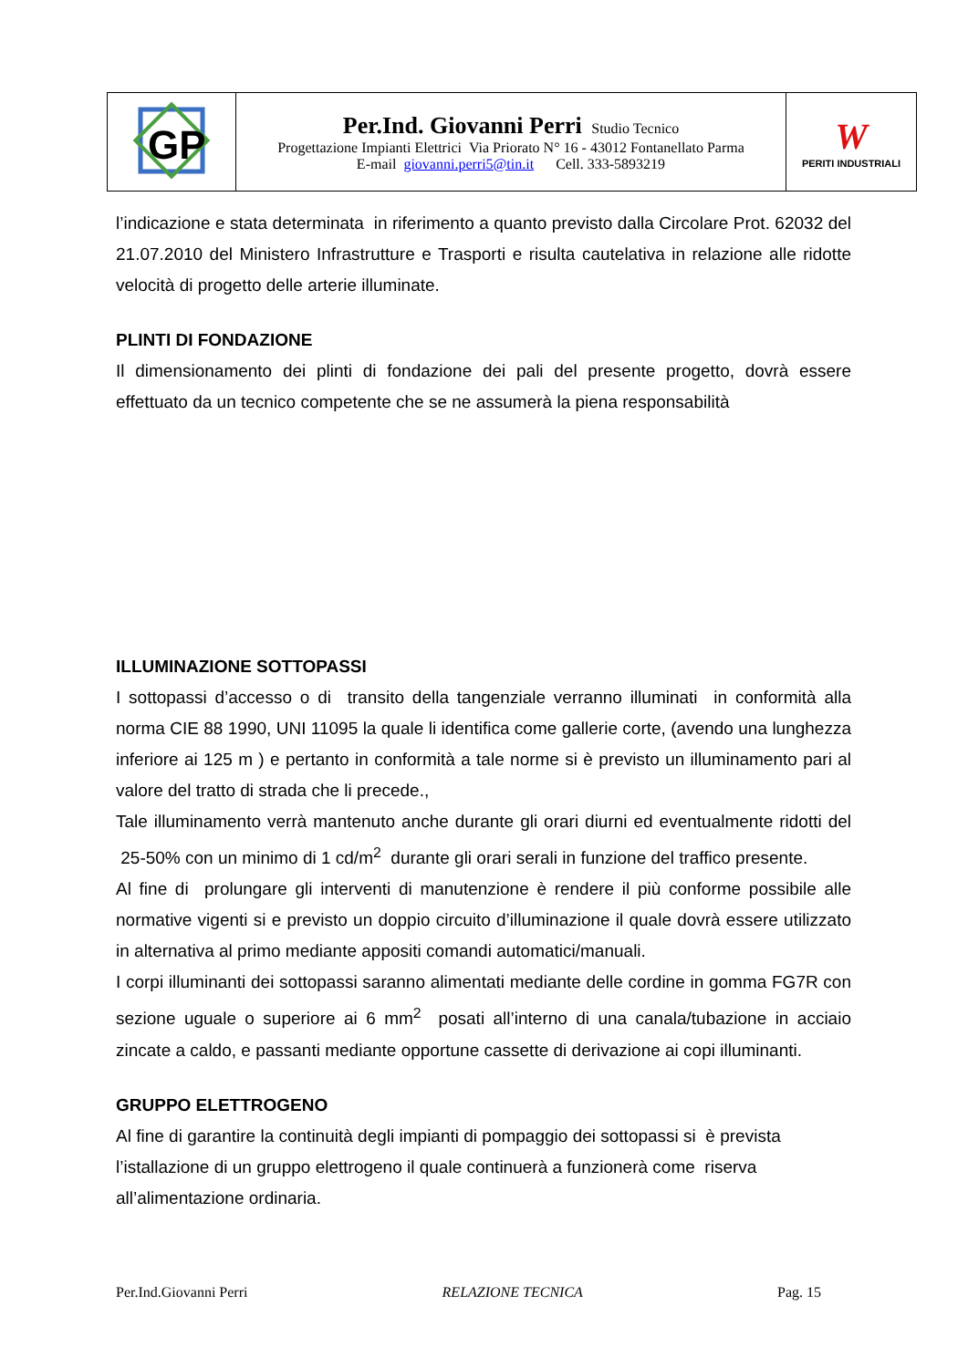| GP | Per.Ind. Giovanni Perri Studio Tecnico Progettazione Impianti Elettrici Via Priorato N° 16 - 43012 Fontanellato Parma E-mail giovanni.perri5@tin.it Cell. 333-5893219 | W PERITI INDUSTRIALI |
l’indicazione e stata determinata in riferimento a quanto previsto dalla Circolare Prot. 62032 del 21.07.2010 del Ministero Infrastrutture e Trasporti e risulta cautelativa in relazione alle ridotte velocità di progetto delle arterie illuminate.
PLINTI DI FONDAZIONE
Il dimensionamento dei plinti di fondazione dei pali del presente progetto, dovrà essere effettuato da un tecnico competente che se ne assumerà la piena responsabilità
ILLUMINAZIONE SOTTOPASSI
I sottopassi d’accesso o di transito della tangenziale verranno illuminati in conformità alla norma CIE 88 1990, UNI 11095 la quale li identifica come gallerie corte, (avendo una lunghezza inferiore ai 125 m ) e pertanto in conformità a tale norme si è previsto un illuminamento pari al valore del tratto di strada che li precede.,
Tale illuminamento verrà mantenuto anche durante gli orari diurni ed eventualmente ridotti del 25-50% con un minimo di 1 cd/m<sup>2</sup> durante gli orari serali in funzione del traffico presente.
Al fine di prolungare gli interventi di manutenzione è rendere il più conforme possibile alle normative vigenti si e previsto un doppio circuito d’illuminazione il quale dovrà essere utilizzato in alternativa al primo mediante appositi comandi automatici/manuali.
I corpi illuminanti dei sottopassi saranno alimentati mediante delle cordine in gomma FG7R con sezione uguale o superiore ai 6 mm<sup>2</sup> posati all’interno di una canala/tubazione in acciaio zincate a caldo, e passanti mediante opportune cassette di derivazione ai copi illuminanti.
GRUPPO ELETTROGENO
Al fine di garantire la continuità degli impianti di pompaggio dei sottopassi si è prevista
l’istallazione di un gruppo elettrogeno il quale continuerà a funzionerà come riserva
all’alimentazione ordinaria.
Per.Ind.Giovanni Perri RELAZIONE TECNICA Pag. 15